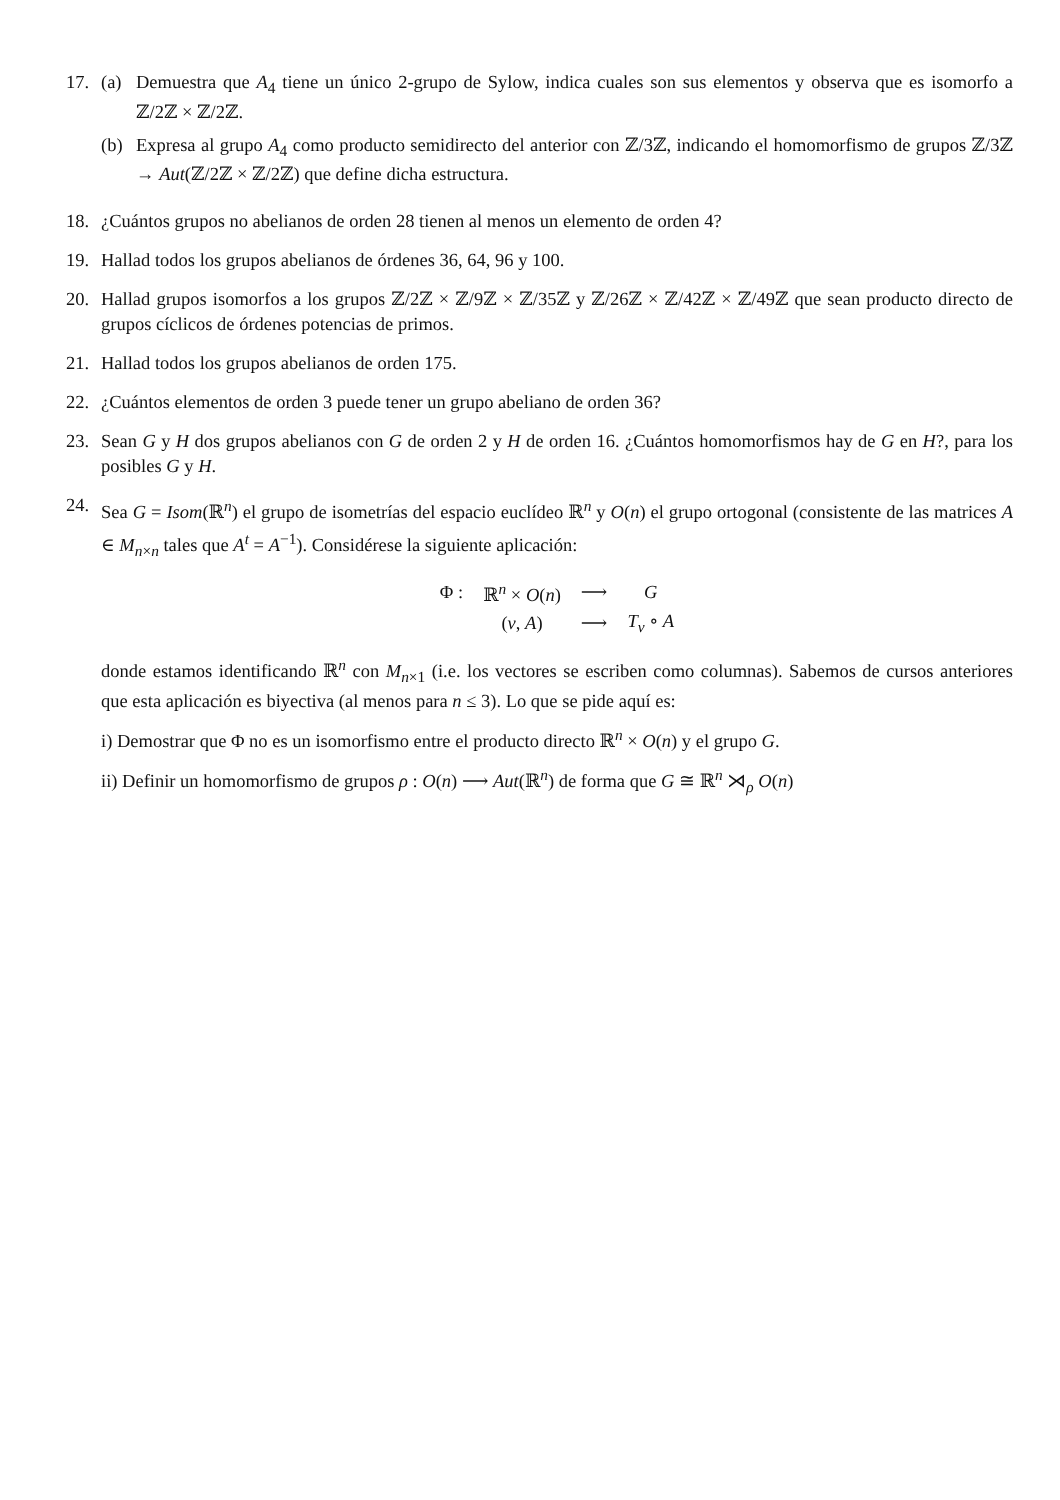17. (a) Demuestra que A<sub>4</sub> tiene un único 2-grupo de Sylow, indica cuales son sus elementos y observa que es isomorfo a ℤ/2ℤ × ℤ/2ℤ.
(b) Expresa al grupo A<sub>4</sub> como producto semidirecto del anterior con ℤ/3ℤ, indicando el homomorfismo de grupos ℤ/3ℤ → Aut(ℤ/2ℤ × ℤ/2ℤ) que define dicha estructura.
18. ¿Cuántos grupos no abelianos de orden 28 tienen al menos un elemento de orden 4?
19. Hallad todos los grupos abelianos de órdenes 36, 64, 96 y 100.
20. Hallad grupos isomorfos a los grupos ℤ/2ℤ × ℤ/9ℤ × ℤ/35ℤ y ℤ/26ℤ × ℤ/42ℤ × ℤ/49ℤ que sean producto directo de grupos cíclicos de órdenes potencias de primos.
21. Hallad todos los grupos abelianos de orden 175.
22. ¿Cuántos elementos de orden 3 puede tener un grupo abeliano de orden 36?
23. Sean G y H dos grupos abelianos con G de orden 2 y H de orden 16. ¿Cuántos homomorfismos hay de G en H?, para los posibles G y H.
24. Sea G = Isom(ℝ<sup>n</sup>) el grupo de isometrías del espacio euclídeo ℝ<sup>n</sup> y O(n) el grupo ortogonal (consistente de las matrices A ∈ M<sub>n×n</sub> tales que A<sup>t</sup> = A<sup>−1</sup>). Considérese la siguiente aplicación:
| Φ : | ℝ<sup>n</sup> × O ( n ) | ⟶ | G |
| | ( v , A ) | ⟶ | T<sub>v</sub> ∘ A |
donde estamos identificando ℝ<sup>n</sup> con M<sub>n×1</sub> (i.e. los vectores se escriben como columnas). Sabemos de cursos anteriores que esta aplicación es biyectiva (al menos para n ≤ 3). Lo que se pide aquí es:
i) Demostrar que Φ no es un isomorfismo entre el producto directo ℝ<sup>n</sup> × O(n) y el grupo G.
ii) Definir un homomorfismo de grupos ρ : O(n) ⟶ Aut(ℝ<sup>n</sup>) de forma que G ≅ ℝ<sup>n</sup> ⋊<sub>ρ</sub> O(n)